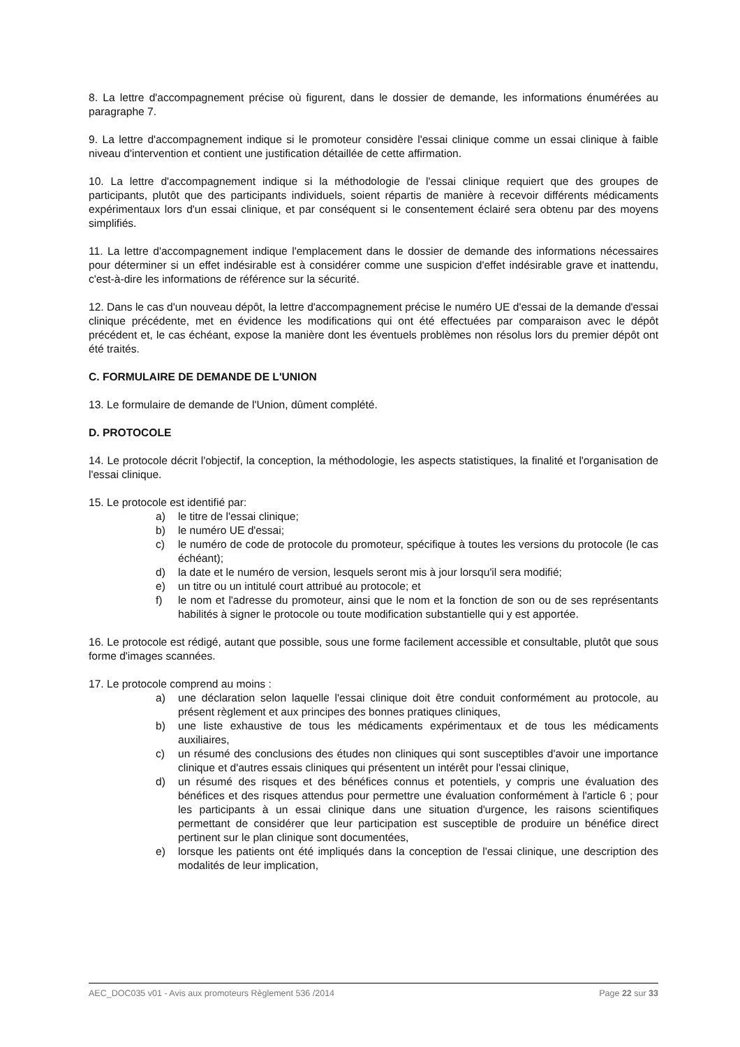8. La lettre d'accompagnement précise où figurent, dans le dossier de demande, les informations énumérées au paragraphe 7.
9. La lettre d'accompagnement indique si le promoteur considère l'essai clinique comme un essai clinique à faible niveau d'intervention et contient une justification détaillée de cette affirmation.
10. La lettre d'accompagnement indique si la méthodologie de l'essai clinique requiert que des groupes de participants, plutôt que des participants individuels, soient répartis de manière à recevoir différents médicaments expérimentaux lors d'un essai clinique, et par conséquent si le consentement éclairé sera obtenu par des moyens simplifiés.
11. La lettre d'accompagnement indique l'emplacement dans le dossier de demande des informations nécessaires pour déterminer si un effet indésirable est à considérer comme une suspicion d'effet indésirable grave et inattendu, c'est-à-dire les informations de référence sur la sécurité.
12. Dans le cas d'un nouveau dépôt, la lettre d'accompagnement précise le numéro UE d'essai de la demande d'essai clinique précédente, met en évidence les modifications qui ont été effectuées par comparaison avec le dépôt précédent et, le cas échéant, expose la manière dont les éventuels problèmes non résolus lors du premier dépôt ont été traités.
C. FORMULAIRE DE DEMANDE DE L'UNION
13. Le formulaire de demande de l'Union, dûment complété.
D. PROTOCOLE
14. Le protocole décrit l'objectif, la conception, la méthodologie, les aspects statistiques, la finalité et l'organisation de l'essai clinique.
15. Le protocole est identifié par:
a) le titre de l'essai clinique;
b) le numéro UE d'essai;
c) le numéro de code de protocole du promoteur, spécifique à toutes les versions du protocole (le cas échéant);
d) la date et le numéro de version, lesquels seront mis à jour lorsqu'il sera modifié;
e) un titre ou un intitulé court attribué au protocole; et
f) le nom et l'adresse du promoteur, ainsi que le nom et la fonction de son ou de ses représentants habilités à signer le protocole ou toute modification substantielle qui y est apportée.
16. Le protocole est rédigé, autant que possible, sous une forme facilement accessible et consultable, plutôt que sous forme d'images scannées.
17. Le protocole comprend au moins :
a) une déclaration selon laquelle l'essai clinique doit être conduit conformément au protocole, au présent règlement et aux principes des bonnes pratiques cliniques,
b) une liste exhaustive de tous les médicaments expérimentaux et de tous les médicaments auxiliaires,
c) un résumé des conclusions des études non cliniques qui sont susceptibles d'avoir une importance clinique et d'autres essais cliniques qui présentent un intérêt pour l'essai clinique,
d) un résumé des risques et des bénéfices connus et potentiels, y compris une évaluation des bénéfices et des risques attendus pour permettre une évaluation conformément à l'article 6 ; pour les participants à un essai clinique dans une situation d'urgence, les raisons scientifiques permettant de considérer que leur participation est susceptible de produire un bénéfice direct pertinent sur le plan clinique sont documentées,
e) lorsque les patients ont été impliqués dans la conception de l'essai clinique, une description des modalités de leur implication,
AEC_DOC035 v01 - Avis aux promoteurs Règlement 536 /2014 Page 22 sur 33